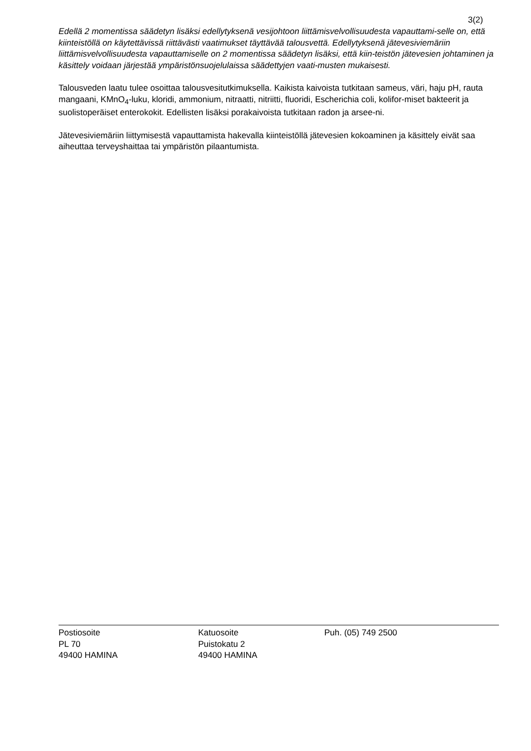3(2)
Edellä 2 momentissa säädetyn lisäksi edellytyksenä vesijohtoon liittämisvelvollisuudesta vapauttami-selle on, että kiinteistöllä on käytettävissä riittävästi vaatimukset täyttävää talousvettä. Edellytyksenä jätevesiviemäriin liittämisvelvollisuudesta vapauttamiselle on 2 momentissa säädetyn lisäksi, että kiin-teistön jätevesien johtaminen ja käsittely voidaan järjestää ympäristönsuojelulaissa säädettyjen vaati-musten mukaisesti.
Talousveden laatu tulee osoittaa talousvesitutkimuksella. Kaikista kaivoista tutkitaan sameus, väri, haju pH, rauta mangaani, KMnO<sub>4</sub>-luku, kloridi, ammonium, nitraatti, nitriitti, fluoridi, Escherichia coli, kolifor-miset bakteerit ja suolistoperäiset enterokokit. Edellisten lisäksi porakaivoista tutkitaan radon ja arsee-ni.
Jätevesiviemäriin liittymisestä vapauttamista hakevalla kiinteistöllä jätevesien kokoaminen ja käsittely eivät saa aiheuttaa terveyshaittaa tai ympäristön pilaantumista.
Postiosoite
PL 70
49400 HAMINA
Katuosoite
Puistokatu 2
49400 HAMINA
Puh. (05) 749 2500